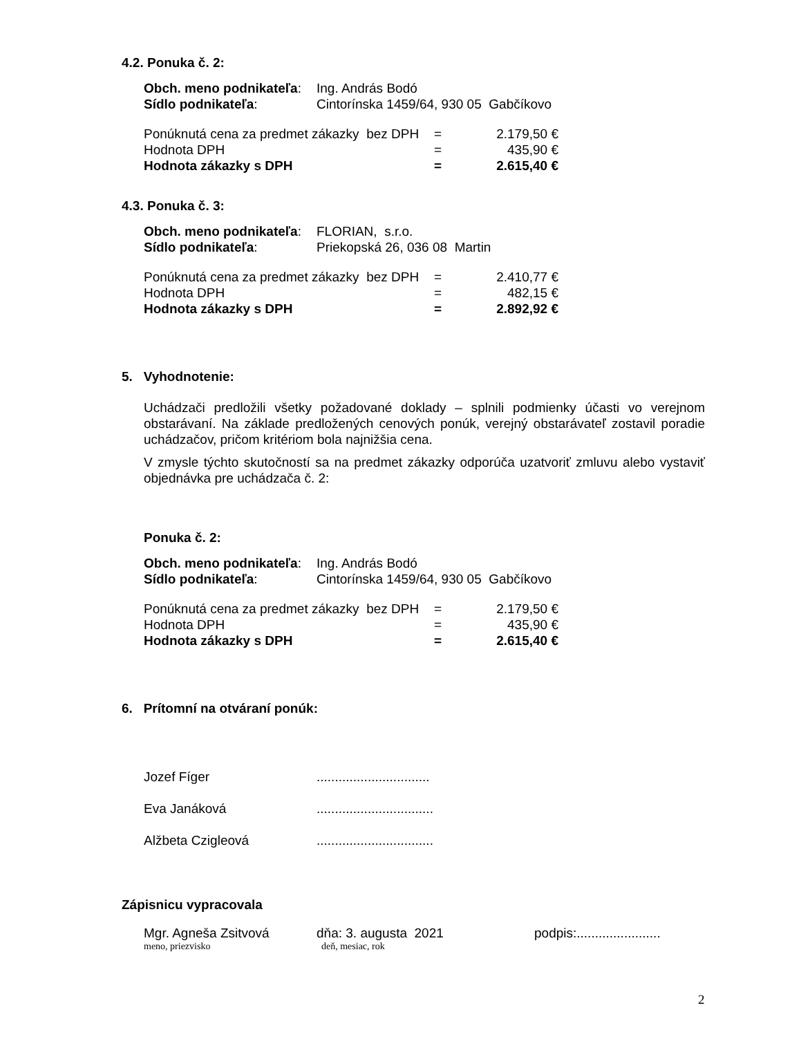4.2. Ponuka č. 2:
| Obch. meno podnikateľa : | Ing. András Bodó |
| Sídlo podnikateľa : | Cintorínska 1459/64, 930 05 Gabčíkovo |
| Ponúknutá cena za predmet zákazky bez DPH | = | 2.179,50 € |
| Hodnota DPH | = | 435,90 € |
| Hodnota zákazky s DPH | = | 2.615,40 € |
4.3. Ponuka č. 3:
| Obch. meno podnikateľa : | FLORIAN, s.r.o. |
| Sídlo podnikateľa : | Priekopská 26, 036 08 Martin |
| Ponúknutá cena za predmet zákazky bez DPH | = | 2.410,77 € |
| Hodnota DPH | = | 482,15 € |
| Hodnota zákazky s DPH | = | 2.892,92 € |
5. Vyhodnotenie:
Uchádzači predložili všetky požadované doklady – splnili podmienky účasti vo verejnom obstarávaní. Na základe predložených cenových ponúk, verejný obstarávateľ zostavil poradie uchádzačov, pričom kritériom bola najnižšia cena.
V zmysle týchto skutočností sa na predmet zákazky odporúča uzatvoriť zmluvu alebo vystaviť objednávka pre uchádzača č. 2:
Ponuka č. 2:
| Obch. meno podnikateľa : | Ing. András Bodó |
| Sídlo podnikateľa : | Cintorínska 1459/64, 930 05 Gabčíkovo |
| Ponúknutá cena za predmet zákazky bez DPH | = | 2.179,50 € |
| Hodnota DPH | = | 435,90 € |
| Hodnota zákazky s DPH | = | 2.615,40 € |
6. Prítomní na otváraní ponúk:
| Jozef Fíger | ............................... |
| Eva Janáková | ................................ |
| Alžbeta Czigleová | ................................ |
Zápisnicu vypracovala
| Mgr. Agneša Zsitvová | dňa: 3. augusta 2021 | podpis:....................... |
| meno, priezvisko | deň, mesiac, rok | |
2